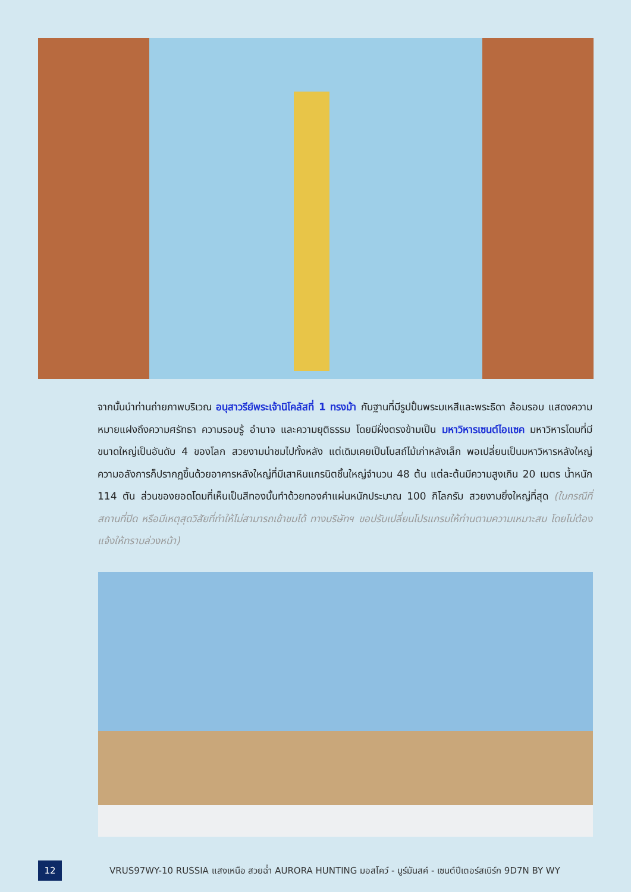จากนั้นนำท่านถ่ายภาพบริเวณ อนุสาวรีย์พระเจ้านิโคลัสที่ 1 ทรงม้า กับฐานที่มีรูปปั้นพระมเหสีและพระธิดา ล้อมรอบ แสดงความหมายแฝงถึงความศรัทธา ความรอบรู้ อำนาจ และความยุติธรรม โดยมีฝั่งตรงข้ามเป็น มหาวิหารเซนต์ไอแซค มหาวิหารโดมที่มีขนาดใหญ่เป็นอันดับ 4 ของโลก สวยงามน่าชมไปทั้งหลัง แต่เดิมเคยเป็นโบสถ์ไม้เก่าหลังเล็ก พอเปลี่ยนเป็นมหาวิหารหลังใหญ่ความอลังการก็ปรากฏขึ้นด้วยอาคารหลังใหญ่ที่มีเสาหินแกรนิตชิ้นใหญ่จำนวน 48 ต้น แต่ละต้นมีความสูงเกิน 20 เมตร น้ำหนัก 114 ตัน ส่วนของยอดโดมที่เห็นเป็นสีทองนั้นทำด้วยทองคำแผ่นหนักประมาณ 100 กิโลกรัม สวยงามยิ่งใหญ่ที่สุด (ในกรณีที่สถานที่ปิด หรือมีเหตุสุดวิสัยที่ทำให้ไม่สามารถเข้าชมได้ ทางบริษัทฯ ขอปรับเปลี่ยนโปรแกรมให้ท่านตามความเหมาะสม โดยไม่ต้องแจ้งให้ทราบล่วงหน้า)
12
VRUS97WY-10 RUSSIA แสงเหนือ สวยฉ่ำ AURORA HUNTING มอสโคว์ - มูร์มันสค์ - เซนต์ปีเตอร์สเบิร์ก 9D7N BY WY